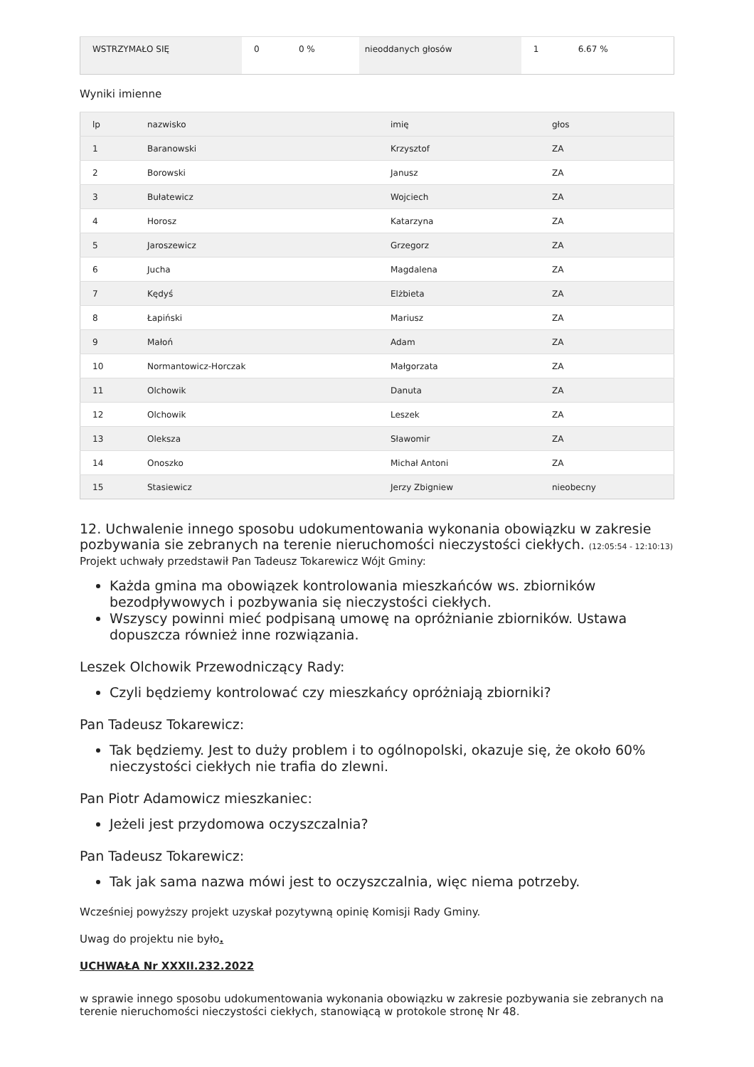| WSTRZYMAŁO SIĘ | 0 | 0 % | nieoddanych głosów | 1 | 6.67 % |
Wyniki imienne
| lp | nazwisko | imię | głos |
| --- | --- | --- | --- |
| 1 | Baranowski | Krzysztof | ZA |
| 2 | Borowski | Janusz | ZA |
| 3 | Bułatewicz | Wojciech | ZA |
| 4 | Horosz | Katarzyna | ZA |
| 5 | Jaroszewicz | Grzegorz | ZA |
| 6 | Jucha | Magdalena | ZA |
| 7 | Kędyś | Elżbieta | ZA |
| 8 | Łapiński | Mariusz | ZA |
| 9 | Małoń | Adam | ZA |
| 10 | Normantowicz-Horczak | Małgorzata | ZA |
| 11 | Olchowik | Danuta | ZA |
| 12 | Olchowik | Leszek | ZA |
| 13 | Oleksza | Sławomir | ZA |
| 14 | Onoszko | Michał Antoni | ZA |
| 15 | Stasiewicz | Jerzy Zbigniew | nieobecny |
12. Uchwalenie innego sposobu udokumentowania wykonania obowiązku w zakresie pozbywania sie zebranych na terenie nieruchomości nieczystości ciekłych. (12:05:54 - 12:10:13)
Projekt uchwały przedstawił Pan Tadeusz Tokarewicz Wójt Gminy:
Każda gmina ma obowiązek kontrolowania mieszkańców ws. zbiorników bezodpływowych i pozbywania się nieczystości ciekłych.
Wszyscy powinni mieć podpisaną umowę na opróżnianie zbiorników. Ustawa dopuszcza również inne rozwiązania.
Leszek Olchowik Przewodniczący Rady:
Czyli będziemy kontrolować czy mieszkańcy opróżniają zbiorniki?
Pan Tadeusz Tokarewicz:
Tak będziemy. Jest to duży problem i to ogólnopolski, okazuje się, że około 60% nieczystości ciekłych nie trafia do zlewni.
Pan Piotr Adamowicz mieszkaniec:
Jeżeli jest przydomowa oczyszczalnia?
Pan Tadeusz Tokarewicz:
Tak jak sama nazwa mówi jest to oczyszczalnia, więc niema potrzeby.
Wcześniej powyższy projekt uzyskał pozytywną opinię Komisji Rady Gminy.
Uwag do projektu nie było.
UCHWAŁA Nr XXXII.232.2022
w sprawie innego sposobu udokumentowania wykonania obowiązku w zakresie pozbywania sie zebranych na terenie nieruchomości nieczystości ciekłych, stanowiącą w protokole stronę Nr 48.